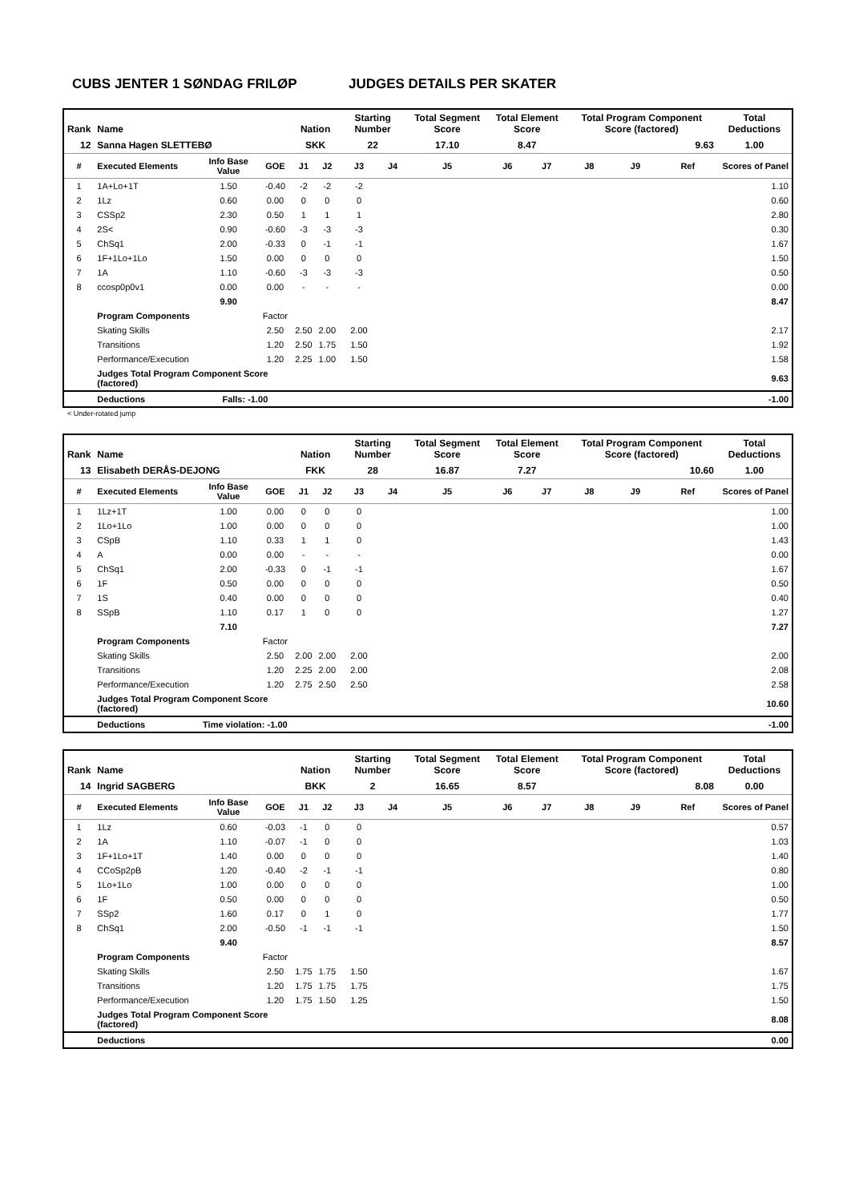CUBS JENTER 1 SØNDAG FRILØP JUDGES DETAILS PER SKATER
| Rank | Name | | | Nation | | Starting Number | | Total Segment Score | Total Element Score | | Total Program Component Score (factored) | | | Total Deductions |
| --- | --- | --- | --- | --- | --- | --- | --- | --- | --- | --- | --- | --- | --- | --- |
| 12 | Sanna Hagen SLETTEBØ | | | SKK | | 22 | | 17.10 | 8.47 | | 9.63 | | | 1.00 |
| # | Executed Elements | Info Base Value | GOE | J1 | J2 | J3 | J4 | J5 | J6 | J7 | J8 | J9 | Ref | Scores of Panel |
| 1 | 1A+Lo+1T | 1.50 | -0.40 | -2 | -2 | -2 | | | | | | | | 1.10 |
| 2 | 1Lz | 0.60 | 0.00 | 0 | 0 | 0 | | | | | | | | 0.60 |
| 3 | CSSp2 | 2.30 | 0.50 | 1 | 1 | 1 | | | | | | | | 2.80 |
| 4 | 2S< | 0.90 | -0.60 | -3 | -3 | -3 | | | | | | | | 0.30 |
| 5 | ChSq1 | 2.00 | -0.33 | 0 | -1 | -1 | | | | | | | | 1.67 |
| 6 | 1F+1Lo+1Lo | 1.50 | 0.00 | 0 | 0 | 0 | | | | | | | | 1.50 |
| 7 | 1A | 1.10 | -0.60 | -3 | -3 | -3 | | | | | | | | 0.50 |
| 8 | ccosp0p0v1 | 0.00 | 0.00 | - | - | - | | | | | | | | 0.00 |
| | | 9.90 | | | | | | | | | | | | 8.47 |
| | Program Components | | Factor | | | | | | | | | | | |
| | Skating Skills | | 2.50 | 2.50 | 2.00 | 2.00 | | | | | | | | 2.17 |
| | Transitions | | 1.20 | 2.50 | 1.75 | 1.50 | | | | | | | | 1.92 |
| | Performance/Execution | | 1.20 | 2.25 | 1.00 | 1.50 | | | | | | | | 1.58 |
| | Judges Total Program Component Score (factored) | | | | | | | | | | | | | 9.63 |
| | Deductions | Falls: -1.00 | | | | | | | | | | | | -1.00 |
< Under-rotated jump
| Rank | Name | | | Nation | | Starting Number | | Total Segment Score | Total Element Score | | Total Program Component Score (factored) | | | Total Deductions |
| --- | --- | --- | --- | --- | --- | --- | --- | --- | --- | --- | --- | --- | --- | --- |
| 13 | Elisabeth DERÅS-DEJONG | | | FKK | | 28 | | 16.87 | 7.27 | | 10.60 | | | 1.00 |
| # | Executed Elements | Info Base Value | GOE | J1 | J2 | J3 | J4 | J5 | J6 | J7 | J8 | J9 | Ref | Scores of Panel |
| 1 | 1Lz+1T | 1.00 | 0.00 | 0 | 0 | 0 | | | | | | | | 1.00 |
| 2 | 1Lo+1Lo | 1.00 | 0.00 | 0 | 0 | 0 | | | | | | | | 1.00 |
| 3 | CSpB | 1.10 | 0.33 | 1 | 1 | 0 | | | | | | | | 1.43 |
| 4 | A | 0.00 | 0.00 | - | - | - | | | | | | | | 0.00 |
| 5 | ChSq1 | 2.00 | -0.33 | 0 | -1 | -1 | | | | | | | | 1.67 |
| 6 | 1F | 0.50 | 0.00 | 0 | 0 | 0 | | | | | | | | 0.50 |
| 7 | 1S | 0.40 | 0.00 | 0 | 0 | 0 | | | | | | | | 0.40 |
| 8 | SSpB | 1.10 | 0.17 | 1 | 0 | 0 | | | | | | | | 1.27 |
| | | 7.10 | | | | | | | | | | | | 7.27 |
| | Program Components | | Factor | | | | | | | | | | | |
| | Skating Skills | | 2.50 | 2.00 | 2.00 | 2.00 | | | | | | | | 2.00 |
| | Transitions | | 1.20 | 2.25 | 2.00 | 2.00 | | | | | | | | 2.08 |
| | Performance/Execution | | 1.20 | 2.75 | 2.50 | 2.50 | | | | | | | | 2.58 |
| | Judges Total Program Component Score (factored) | | | | | | | | | | | | | 10.60 |
| | Deductions | Time violation: -1.00 | | | | | | | | | | | | -1.00 |
| Rank | Name | | | Nation | | Starting Number | | Total Segment Score | Total Element Score | | Total Program Component Score (factored) | | | Total Deductions |
| --- | --- | --- | --- | --- | --- | --- | --- | --- | --- | --- | --- | --- | --- | --- |
| 14 | Ingrid SAGBERG | | | BKK | | 2 | | 16.65 | 8.57 | | 8.08 | | | 0.00 |
| # | Executed Elements | Info Base Value | GOE | J1 | J2 | J3 | J4 | J5 | J6 | J7 | J8 | J9 | Ref | Scores of Panel |
| 1 | 1Lz | 0.60 | -0.03 | -1 | 0 | 0 | | | | | | | | 0.57 |
| 2 | 1A | 1.10 | -0.07 | -1 | 0 | 0 | | | | | | | | 1.03 |
| 3 | 1F+1Lo+1T | 1.40 | 0.00 | 0 | 0 | 0 | | | | | | | | 1.40 |
| 4 | CCoSp2pB | 1.20 | -0.40 | -2 | -1 | -1 | | | | | | | | 0.80 |
| 5 | 1Lo+1Lo | 1.00 | 0.00 | 0 | 0 | 0 | | | | | | | | 1.00 |
| 6 | 1F | 0.50 | 0.00 | 0 | 0 | 0 | | | | | | | | 0.50 |
| 7 | SSp2 | 1.60 | 0.17 | 0 | 1 | 0 | | | | | | | | 1.77 |
| 8 | ChSq1 | 2.00 | -0.50 | -1 | -1 | -1 | | | | | | | | 1.50 |
| | | 9.40 | | | | | | | | | | | | 8.57 |
| | Program Components | | Factor | | | | | | | | | | | |
| | Skating Skills | | 2.50 | 1.75 | 1.75 | 1.50 | | | | | | | | 1.67 |
| | Transitions | | 1.20 | 1.75 | 1.75 | 1.75 | | | | | | | | 1.75 |
| | Performance/Execution | | 1.20 | 1.75 | 1.50 | 1.25 | | | | | | | | 1.50 |
| | Judges Total Program Component Score (factored) | | | | | | | | | | | | | 8.08 |
| | Deductions | | | | | | | | | | | | | 0.00 |